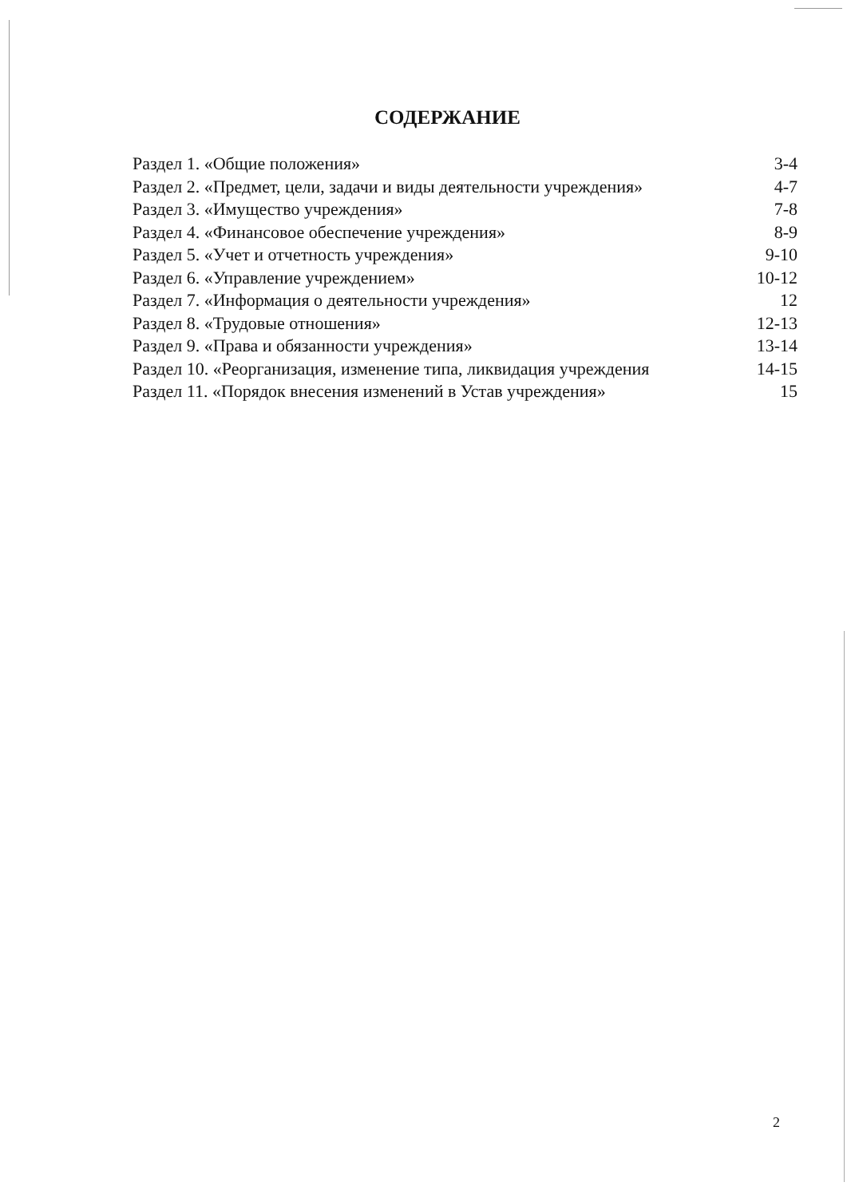СОДЕРЖАНИЕ
Раздел 1. «Общие положения» 3-4
Раздел 2. «Предмет, цели, задачи и виды деятельности учреждения» 4-7
Раздел 3. «Имущество учреждения» 7-8
Раздел 4. «Финансовое обеспечение учреждения» 8-9
Раздел 5. «Учет и отчетность учреждения» 9-10
Раздел 6. «Управление учреждением» 10-12
Раздел 7. «Информация о деятельности учреждения» 12
Раздел 8. «Трудовые отношения» 12-13
Раздел 9. «Права и обязанности учреждения» 13-14
Раздел 10. «Реорганизация, изменение типа, ликвидация учреждения 14-15
Раздел 11. «Порядок внесения изменений в Устав учреждения» 15
2